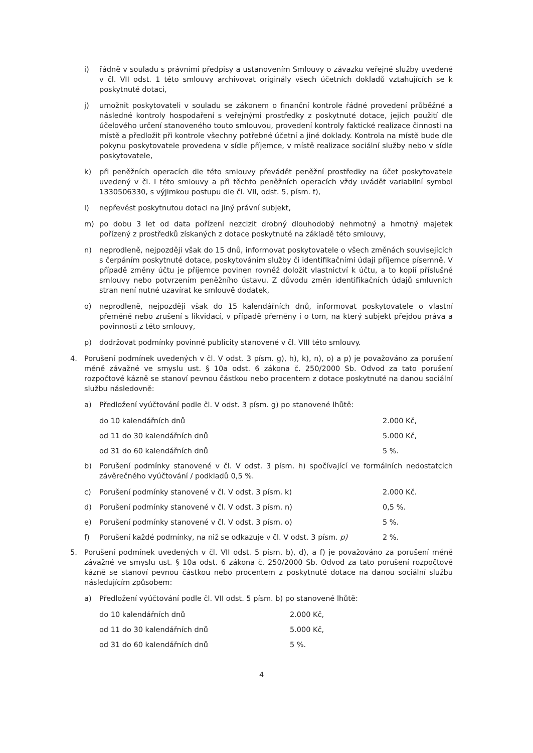i) řádně v souladu s právními předpisy a ustanovením Smlouvy o závazku veřejné služby uvedené v čl. VII odst. 1 této smlouvy archivovat originály všech účetních dokladů vztahujících se k poskytnuté dotaci,
j) umožnit poskytovateli v souladu se zákonem o finanční kontrole řádné provedení průběžné a následné kontroly hospodaření s veřejnými prostředky z poskytnuté dotace, jejich použití dle účelového určení stanoveného touto smlouvou, provedení kontroly faktické realizace činnosti na místě a předložit při kontrole všechny potřebné účetní a jiné doklady. Kontrola na místě bude dle pokynu poskytovatele provedena v sídle příjemce, v místě realizace sociální služby nebo v sídle poskytovatele,
k) při peněžních operacích dle této smlouvy převádět peněžní prostředky na účet poskytovatele uvedený v čl. I této smlouvy a při těchto peněžních operacích vždy uvádět variabilní symbol 1330506330, s výjimkou postupu dle čl. VII, odst. 5, písm. f),
l) nepřevést poskytnutou dotaci na jiný právní subjekt,
m) po dobu 3 let od data pořízení nezcizit drobný dlouhodobý nehmotný a hmotný majetek pořízený z prostředků získaných z dotace poskytnuté na základě této smlouvy,
n) neprodleně, nejpozději však do 15 dnů, informovat poskytovatele o všech změnách souvisejících s čerpáním poskytnuté dotace, poskytováním služby či identifikačními údaji příjemce písemně. V případě změny účtu je příjemce povinen rovněž doložit vlastnictví k účtu, a to kopií příslušné smlouvy nebo potvrzením peněžního ústavu. Z důvodu změn identifikačních údajů smluvních stran není nutné uzavírat ke smlouvě dodatek,
o) neprodleně, nejpozději však do 15 kalendářních dnů, informovat poskytovatele o vlastní přeměně nebo zrušení s likvidací, v případě přeměny i o tom, na který subjekt přejdou práva a povinnosti z této smlouvy,
p) dodržovat podmínky povinné publicity stanovené v čl. VIII této smlouvy.
4. Porušení podmínek uvedených v čl. V odst. 3 písm. g), h), k), n), o) a p) je považováno za porušení méně závažné ve smyslu ust. § 10a odst. 6 zákona č. 250/2000 Sb. Odvod za tato porušení rozpočtové kázně se stanoví pevnou částkou nebo procentem z dotace poskytnuté na danou sociální službu následovně:
a) Předložení vyúčtování podle čl. V odst. 3 písm. g) po stanovené lhůtě:
do 10 kalendářních dnů 2.000 Kč,
od 11 do 30 kalendářních dnů 5.000 Kč,
od 31 do 60 kalendářních dnů 5 %.
b) Porušení podmínky stanovené v čl. V odst. 3 písm. h) spočívající ve formálních nedostatcích závěrečného vyúčtování / podkladů 0,5 %.
c) Porušení podmínky stanovené v čl. V odst. 3 písm. k) 2.000 Kč.
d) Porušení podmínky stanovené v čl. V odst. 3 písm. n) 0,5 %.
e) Porušení podmínky stanovené v čl. V odst. 3 písm. o) 5 %.
f) Porušení každé podmínky, na niž se odkazuje v čl. V odst. 3 písm. p) 2 %.
5. Porušení podmínek uvedených v čl. VII odst. 5 písm. b), d), a f) je považováno za porušení méně závažné ve smyslu ust. § 10a odst. 6 zákona č. 250/2000 Sb. Odvod za tato porušení rozpočtové kázně se stanoví pevnou částkou nebo procentem z poskytnuté dotace na danou sociální službu následujícím způsobem:
a) Předložení vyúčtování podle čl. VII odst. 5 písm. b) po stanovené lhůtě:
do 10 kalendářních dnů 2.000 Kč,
od 11 do 30 kalendářních dnů 5.000 Kč,
od 31 do 60 kalendářních dnů 5 %.
4